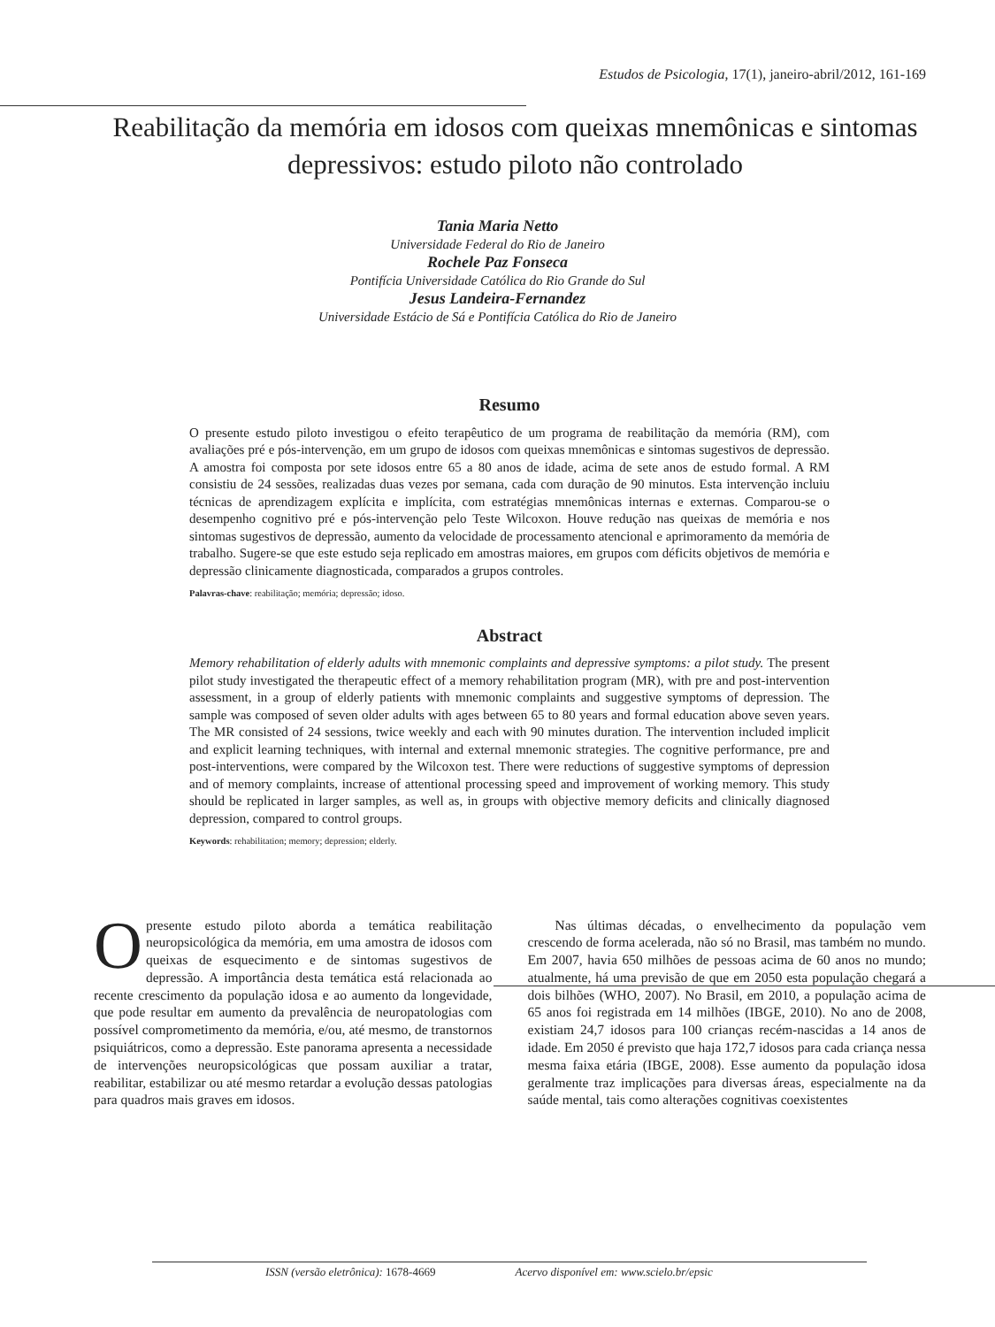Estudos de Psicologia, 17(1), janeiro-abril/2012, 161-169
Reabilitação da memória em idosos com queixas mnemônicas e sintomas depressivos: estudo piloto não controlado
Tania Maria Netto
Universidade Federal do Rio de Janeiro
Rochele Paz Fonseca
Pontifícia Universidade Católica do Rio Grande do Sul
Jesus Landeira-Fernandez
Universidade Estácio de Sá e Pontifícia Católica do Rio de Janeiro
Resumo
O presente estudo piloto investigou o efeito terapêutico de um programa de reabilitação da memória (RM), com avaliações pré e pós-intervenção, em um grupo de idosos com queixas mnemônicas e sintomas sugestivos de depressão. A amostra foi composta por sete idosos entre 65 a 80 anos de idade, acima de sete anos de estudo formal. A RM consistiu de 24 sessões, realizadas duas vezes por semana, cada com duração de 90 minutos. Esta intervenção incluiu técnicas de aprendizagem explícita e implícita, com estratégias mnemônicas internas e externas. Comparou-se o desempenho cognitivo pré e pós-intervenção pelo Teste Wilcoxon. Houve redução nas queixas de memória e nos sintomas sugestivos de depressão, aumento da velocidade de processamento atencional e aprimoramento da memória de trabalho. Sugere-se que este estudo seja replicado em amostras maiores, em grupos com déficits objetivos de memória e depressão clinicamente diagnosticada, comparados a grupos controles.
Palavras-chave: reabilitação; memória; depressão; idoso.
Abstract
Memory rehabilitation of elderly adults with mnemonic complaints and depressive symptoms: a pilot study. The present pilot study investigated the therapeutic effect of a memory rehabilitation program (MR), with pre and post-intervention assessment, in a group of elderly patients with mnemonic complaints and suggestive symptoms of depression. The sample was composed of seven older adults with ages between 65 to 80 years and formal education above seven years. The MR consisted of 24 sessions, twice weekly and each with 90 minutes duration. The intervention included implicit and explicit learning techniques, with internal and external mnemonic strategies. The cognitive performance, pre and post-interventions, were compared by the Wilcoxon test. There were reductions of suggestive symptoms of depression and of memory complaints, increase of attentional processing speed and improvement of working memory. This study should be replicated in larger samples, as well as, in groups with objective memory deficits and clinically diagnosed depression, compared to control groups.
Keywords: rehabilitation; memory; depression; elderly.
Opresente estudo piloto aborda a temática reabilitação neuropsicológica da memória, em uma amostra de idosos com queixas de esquecimento e de sintomas sugestivos de depressão. A importância desta temática está relacionada ao recente crescimento da população idosa e ao aumento da longevidade, que pode resultar em aumento da prevalência de neuropatologias com possível comprometimento da memória, e/ou, até mesmo, de transtornos psiquiátricos, como a depressão. Este panorama apresenta a necessidade de intervenções neuropsicológicas que possam auxiliar a tratar, reabilitar, estabilizar ou até mesmo retardar a evolução dessas patologias para quadros mais graves em idosos.
  Nas últimas décadas, o envelhecimento da população vem crescendo de forma acelerada, não só no Brasil, mas também no mundo. Em 2007, havia 650 milhões de pessoas acima de 60 anos no mundo; atualmente, há uma previsão de que em 2050 esta população chegará a dois bilhões (WHO, 2007). No Brasil, em 2010, a população acima de 65 anos foi registrada em 14 milhões (IBGE, 2010). No ano de 2008, existiam 24,7 idosos para 100 crianças recém-nascidas a 14 anos de idade. Em 2050 é previsto que haja 172,7 idosos para cada criança nessa mesma faixa etária (IBGE, 2008). Esse aumento da população idosa geralmente traz implicações para diversas áreas, especialmente na da saúde mental, tais como alterações cognitivas coexistentes
ISSN (versão eletrônica): 1678-4669 Acervo disponível em: www.scielo.br/epsic